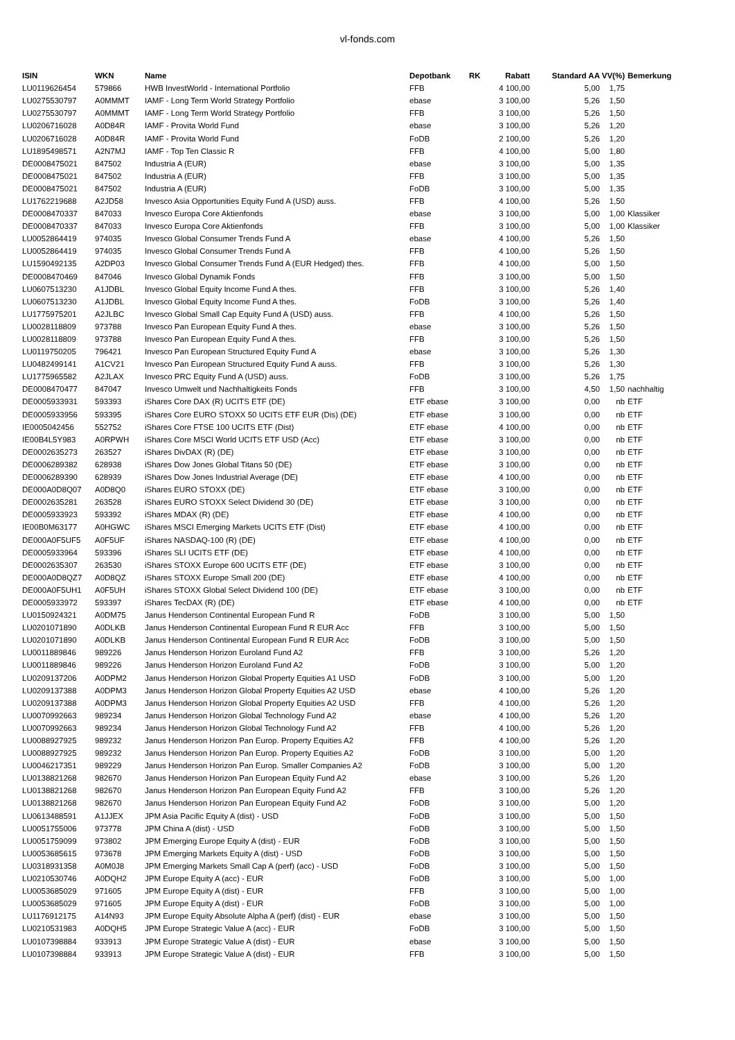vl-fonds.com
| ISIN | WKN | Name | Depotbank | RK | Rabatt | Standard AA | VV(%) | Bemerkung |
| --- | --- | --- | --- | --- | --- | --- | --- | --- |
| LU0119626454 | 579866 | HWB InvestWorld - International Portfolio | FFB | | 4 100,00 | 5,00 | 1,75 | |
| LU0275530797 | A0MMMT | IAMF - Long Term World Strategy Portfolio | ebase | | 3 100,00 | 5,26 | 1,50 | |
| LU0275530797 | A0MMMT | IAMF - Long Term World Strategy Portfolio | FFB | | 3 100,00 | 5,26 | 1,50 | |
| LU0206716028 | A0D84R | IAMF - Provita World Fund | ebase | | 3 100,00 | 5,26 | 1,20 | |
| LU0206716028 | A0D84R | IAMF - Provita World Fund | FoDB | | 2 100,00 | 5,26 | 1,20 | |
| LU1895498571 | A2N7MJ | IAMF - Top Ten Classic R | FFB | | 4 100,00 | 5,00 | 1,80 | |
| DE0008475021 | 847502 | Industria A (EUR) | ebase | | 3 100,00 | 5,00 | 1,35 | |
| DE0008475021 | 847502 | Industria A (EUR) | FFB | | 3 100,00 | 5,00 | 1,35 | |
| DE0008475021 | 847502 | Industria A (EUR) | FoDB | | 3 100,00 | 5,00 | 1,35 | |
| LU1762219688 | A2JD58 | Invesco Asia Opportunities Equity Fund A (USD) auss. | FFB | | 4 100,00 | 5,26 | 1,50 | |
| DE0008470337 | 847033 | Invesco Europa Core Aktienfonds | ebase | | 3 100,00 | 5,00 | 1,00 | Klassiker |
| DE0008470337 | 847033 | Invesco Europa Core Aktienfonds | FFB | | 3 100,00 | 5,00 | 1,00 | Klassiker |
| LU0052864419 | 974035 | Invesco Global Consumer Trends Fund A | ebase | | 4 100,00 | 5,26 | 1,50 | |
| LU0052864419 | 974035 | Invesco Global Consumer Trends Fund A | FFB | | 4 100,00 | 5,26 | 1,50 | |
| LU1590492135 | A2DP03 | Invesco Global Consumer Trends Fund A (EUR Hedged) thes. | FFB | | 4 100,00 | 5,00 | 1,50 | |
| DE0008470469 | 847046 | Invesco Global Dynamik Fonds | FFB | | 3 100,00 | 5,00 | 1,50 | |
| LU0607513230 | A1JDBL | Invesco Global Equity Income Fund A thes. | FFB | | 3 100,00 | 5,26 | 1,40 | |
| LU0607513230 | A1JDBL | Invesco Global Equity Income Fund A thes. | FoDB | | 3 100,00 | 5,26 | 1,40 | |
| LU1775975201 | A2JLBC | Invesco Global Small Cap Equity Fund A (USD) auss. | FFB | | 4 100,00 | 5,26 | 1,50 | |
| LU0028118809 | 973788 | Invesco Pan European Equity Fund A thes. | ebase | | 3 100,00 | 5,26 | 1,50 | |
| LU0028118809 | 973788 | Invesco Pan European Equity Fund A thes. | FFB | | 3 100,00 | 5,26 | 1,50 | |
| LU0119750205 | 796421 | Invesco Pan European Structured Equity Fund A | ebase | | 3 100,00 | 5,26 | 1,30 | |
| LU0482499141 | A1CV21 | Invesco Pan European Structured Equity Fund A auss. | FFB | | 3 100,00 | 5,26 | 1,30 | |
| LU1775965582 | A2JLAX | Invesco PRC Equity Fund A (USD) auss. | FoDB | | 3 100,00 | 5,26 | 1,75 | |
| DE0008470477 | 847047 | Invesco Umwelt und Nachhaltigkeits Fonds | FFB | | 3 100,00 | 4,50 | 1,50 | nachhaltig |
| DE0005933931 | 593393 | iShares Core DAX (R) UCITS ETF (DE) | ETF ebase | | 3 100,00 | 0,00 | nb | ETF |
| DE0005933956 | 593395 | iShares Core EURO STOXX 50 UCITS ETF EUR (Dis) (DE) | ETF ebase | | 3 100,00 | 0,00 | nb | ETF |
| IE0005042456 | 552752 | iShares Core FTSE 100 UCITS ETF (Dist) | ETF ebase | | 4 100,00 | 0,00 | nb | ETF |
| IE00B4L5Y983 | A0RPWH | iShares Core MSCI World UCITS ETF USD (Acc) | ETF ebase | | 3 100,00 | 0,00 | nb | ETF |
| DE0002635273 | 263527 | iShares DivDAX (R) (DE) | ETF ebase | | 3 100,00 | 0,00 | nb | ETF |
| DE0006289382 | 628938 | iShares Dow Jones Global Titans 50 (DE) | ETF ebase | | 3 100,00 | 0,00 | nb | ETF |
| DE0006289390 | 628939 | iShares Dow Jones Industrial Average (DE) | ETF ebase | | 4 100,00 | 0,00 | nb | ETF |
| DE000A0D8Q07 | A0D8Q0 | iShares EURO STOXX (DE) | ETF ebase | | 3 100,00 | 0,00 | nb | ETF |
| DE0002635281 | 263528 | iShares EURO STOXX Select Dividend 30 (DE) | ETF ebase | | 3 100,00 | 0,00 | nb | ETF |
| DE0005933923 | 593392 | iShares MDAX (R) (DE) | ETF ebase | | 4 100,00 | 0,00 | nb | ETF |
| IE00B0M63177 | A0HGWC | iShares MSCI Emerging Markets UCITS ETF (Dist) | ETF ebase | | 4 100,00 | 0,00 | nb | ETF |
| DE000A0F5UF5 | A0F5UF | iShares NASDAQ-100 (R) (DE) | ETF ebase | | 4 100,00 | 0,00 | nb | ETF |
| DE0005933964 | 593396 | iShares SLI UCITS ETF (DE) | ETF ebase | | 4 100,00 | 0,00 | nb | ETF |
| DE0002635307 | 263530 | iShares STOXX Europe 600 UCITS ETF (DE) | ETF ebase | | 3 100,00 | 0,00 | nb | ETF |
| DE000A0D8QZ7 | A0D8QZ | iShares STOXX Europe Small 200 (DE) | ETF ebase | | 4 100,00 | 0,00 | nb | ETF |
| DE000A0F5UH1 | A0F5UH | iShares STOXX Global Select Dividend 100 (DE) | ETF ebase | | 3 100,00 | 0,00 | nb | ETF |
| DE0005933972 | 593397 | iShares TecDAX (R) (DE) | ETF ebase | | 4 100,00 | 0,00 | nb | ETF |
| LU0150924321 | A0DM75 | Janus Henderson Continental European Fund R | FoDB | | 3 100,00 | 5,00 | 1,50 | |
| LU0201071890 | A0DLKB | Janus Henderson Continental European Fund R EUR Acc | FFB | | 3 100,00 | 5,00 | 1,50 | |
| LU0201071890 | A0DLKB | Janus Henderson Continental European Fund R EUR Acc | FoDB | | 3 100,00 | 5,00 | 1,50 | |
| LU0011889846 | 989226 | Janus Henderson Horizon Euroland Fund A2 | FFB | | 3 100,00 | 5,26 | 1,20 | |
| LU0011889846 | 989226 | Janus Henderson Horizon Euroland Fund A2 | FoDB | | 3 100,00 | 5,00 | 1,20 | |
| LU0209137206 | A0DPM2 | Janus Henderson Horizon Global Property Equities A1 USD | FoDB | | 3 100,00 | 5,00 | 1,20 | |
| LU0209137388 | A0DPM3 | Janus Henderson Horizon Global Property Equities A2 USD | ebase | | 4 100,00 | 5,26 | 1,20 | |
| LU0209137388 | A0DPM3 | Janus Henderson Horizon Global Property Equities A2 USD | FFB | | 4 100,00 | 5,26 | 1,20 | |
| LU0070992663 | 989234 | Janus Henderson Horizon Global Technology Fund A2 | ebase | | 4 100,00 | 5,26 | 1,20 | |
| LU0070992663 | 989234 | Janus Henderson Horizon Global Technology Fund A2 | FFB | | 4 100,00 | 5,26 | 1,20 | |
| LU0088927925 | 989232 | Janus Henderson Horizon Pan Europ. Property Equities A2 | FFB | | 4 100,00 | 5,26 | 1,20 | |
| LU0088927925 | 989232 | Janus Henderson Horizon Pan Europ. Property Equities A2 | FoDB | | 3 100,00 | 5,00 | 1,20 | |
| LU0046217351 | 989229 | Janus Henderson Horizon Pan Europ. Smaller Companies A2 | FoDB | | 3 100,00 | 5,00 | 1,20 | |
| LU0138821268 | 982670 | Janus Henderson Horizon Pan European Equity Fund A2 | ebase | | 3 100,00 | 5,26 | 1,20 | |
| LU0138821268 | 982670 | Janus Henderson Horizon Pan European Equity Fund A2 | FFB | | 3 100,00 | 5,26 | 1,20 | |
| LU0138821268 | 982670 | Janus Henderson Horizon Pan European Equity Fund A2 | FoDB | | 3 100,00 | 5,00 | 1,20 | |
| LU0613488591 | A1JJEX | JPM Asia Pacific Equity A (dist) - USD | FoDB | | 3 100,00 | 5,00 | 1,50 | |
| LU0051755006 | 973778 | JPM China A (dist) - USD | FoDB | | 3 100,00 | 5,00 | 1,50 | |
| LU0051759099 | 973802 | JPM Emerging Europe Equity A (dist) - EUR | FoDB | | 3 100,00 | 5,00 | 1,50 | |
| LU0053685615 | 973678 | JPM Emerging Markets Equity A (dist) - USD | FoDB | | 3 100,00 | 5,00 | 1,50 | |
| LU0318931358 | A0M0J8 | JPM Emerging Markets Small Cap A (perf) (acc) - USD | FoDB | | 3 100,00 | 5,00 | 1,50 | |
| LU0210530746 | A0DQH2 | JPM Europe Equity A (acc) - EUR | FoDB | | 3 100,00 | 5,00 | 1,00 | |
| LU0053685029 | 971605 | JPM Europe Equity A (dist) - EUR | FFB | | 3 100,00 | 5,00 | 1,00 | |
| LU0053685029 | 971605 | JPM Europe Equity A (dist) - EUR | FoDB | | 3 100,00 | 5,00 | 1,00 | |
| LU1176912175 | A14N93 | JPM Europe Equity Absolute Alpha A (perf) (dist) - EUR | ebase | | 3 100,00 | 5,00 | 1,50 | |
| LU0210531983 | A0DQH5 | JPM Europe Strategic Value A (acc) - EUR | FoDB | | 3 100,00 | 5,00 | 1,50 | |
| LU0107398884 | 933913 | JPM Europe Strategic Value A (dist) - EUR | ebase | | 3 100,00 | 5,00 | 1,50 | |
| LU0107398884 | 933913 | JPM Europe Strategic Value A (dist) - EUR | FFB | | 3 100,00 | 5,00 | 1,50 | |